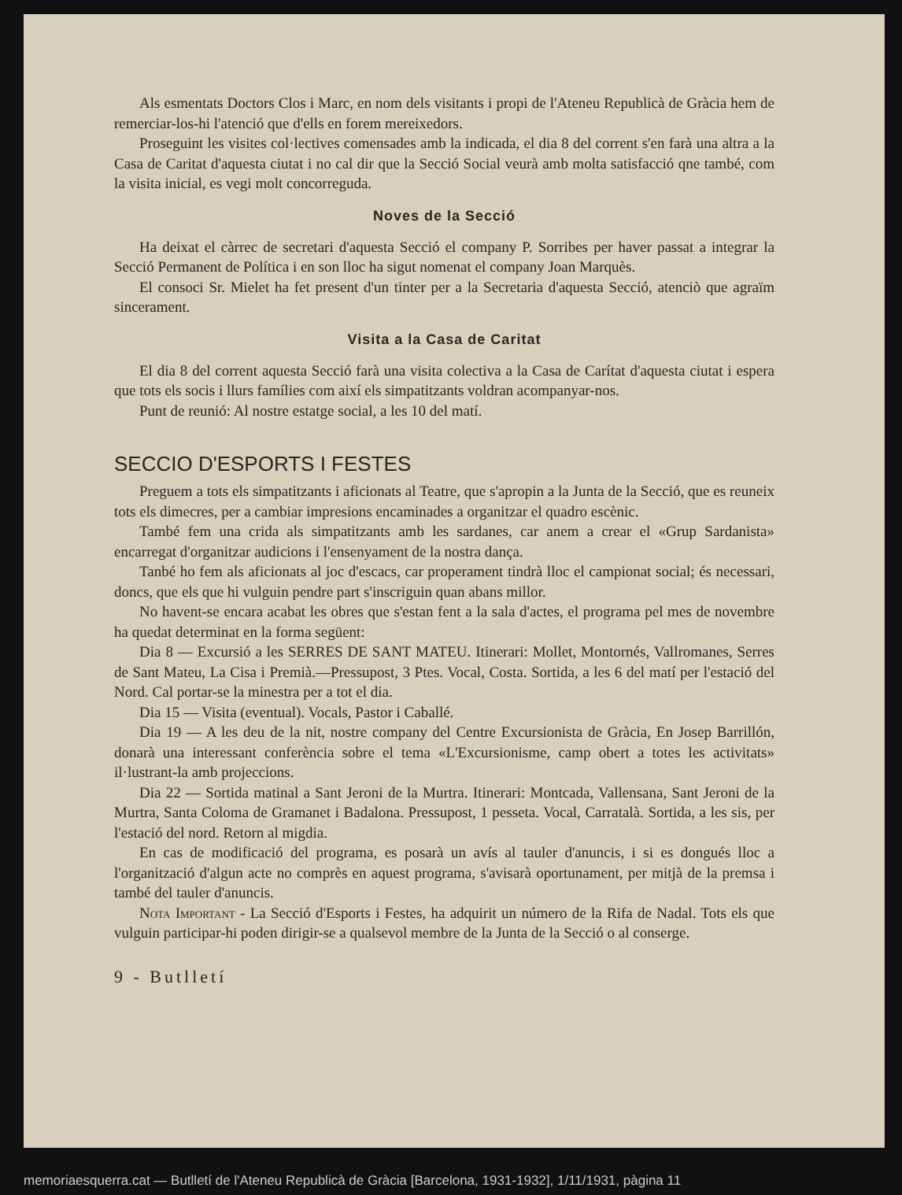Als esmentats Doctors Clos i Marc, en nom dels visitants i propi de l'Ateneu Republicà de Gràcia hem de remerciar-los-hi l'atenció que d'ells en forem mereixedors.
Proseguint les visites col·lectives comensades amb la indicada, el dia 8 del corrent s'en farà una altra a la Casa de Caritat d'aquesta ciutat i no cal dir que la Secció Social veurà amb molta satisfacció qne també, com la visita inicial, es vegi molt concorreguda.
Noves de la Secció
Ha deixat el càrrec de secretari d'aquesta Secció el company P. Sorribes per haver passat a integrar la Secció Permanent de Política i en son lloc ha sigut nomenat el company Joan Marquès.
El consoci Sr. Mielet ha fet present d'un tinter per a la Secretaria d'aquesta Secció, atenciò que agraïm sincerament.
Visita a la Casa de Caritat
El dia 8 del corrent aquesta Secció farà una visita colectiva a la Casa de Carítat d'aquesta ciutat i espera que tots els socis i llurs famílies com així els simpatitzants voldran acompanyar-nos.
Punt de reunió: Al nostre estatge social, a les 10 del matí.
SECCIO D'ESPORTS I FESTES
Preguem a tots els simpatitzants i aficionats al Teatre, que s'apropin a la Junta de la Secció, que es reuneix tots els dimecres, per a cambiar impresions encaminades a organitzar el quadro escènic.
També fem una crida als simpatitzants amb les sardanes, car anem a crear el «Grup Sardanista» encarregat d'organitzar audicions i l'ensenyament de la nostra dança.
Tanbé ho fem als aficionats al joc d'escacs, car properament tindrà lloc el campionat social; és necessari, doncs, que els que hi vulguin pendre part s'inscriguin quan abans millor.
No havent-se encara acabat les obres que s'estan fent a la sala d'actes, el programa pel mes de novembre ha quedat determinat en la forma següent:
Dia 8 — Excursió a les SERRES DE SANT MATEU. Itinerari: Mollet, Montornés, Vallromanes, Serres de Sant Mateu, La Cisa i Premià.—Pressupost, 3 Ptes. Vocal, Costa. Sortida, a les 6 del matí per l'estació del Nord. Cal portar-se la minestra per a tot el dia.
Dia 15 — Visita (eventual). Vocals, Pastor i Caballé.
Dia 19 — A les deu de la nit, nostre company del Centre Excursionista de Gràcia, En Josep Barrillón, donarà una interessant conferència sobre el tema «L'Excursionisme, camp obert a totes les activitats» il·lustrant-la amb projeccions.
Dia 22 — Sortida matinal a Sant Jeroni de la Murtra. Itinerari: Montcada, Vallensana, Sant Jeroni de la Murtra, Santa Coloma de Gramanet i Badalona. Pressupost, 1 pesseta. Vocal, Carratalà. Sortida, a les sis, per l'estació del nord. Retorn al migdia.
En cas de modificació del programa, es posarà un avís al tauler d'anuncis, i si es dongués lloc a l'organització d'algun acte no comprès en aquest programa, s'avisarà oportunament, per mitjà de la premsa i també del tauler d'anuncis.
Nota Important - La Secció d'Esports i Festes, ha adquirit un número de la Rifa de Nadal. Tots els que vulguin participar-hi poden dirigir-se a qualsevol membre de la Junta de la Secció o al conserge.
9 - Butlletí
memoriaesquerra.cat — Butlletí de l'Ateneu Republicà de Gràcia [Barcelona, 1931-1932], 1/11/1931, pàgina 11